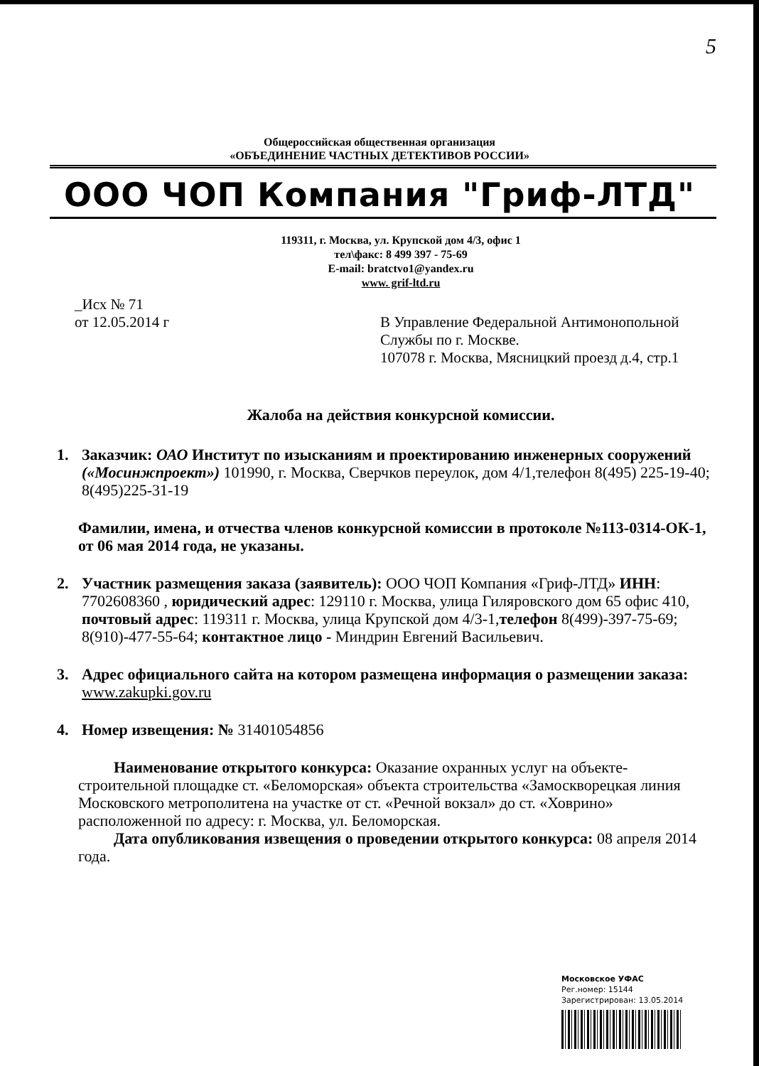5
Общероссийская общественная организация
«ОБЪЕДИНЕНИЕ ЧАСТНЫХ ДЕТЕКТИВОВ РОССИИ»
ООО ЧОП Компания "Гриф-ЛТД"
119311, г. Москва, ул. Крупской дом 4/3, офис 1
тел\факс: 8 499 397 - 75-69
E-mail: bratctvo1@yandex.ru
www. grif-ltd.ru
_Исх № 71
от 12.05.2014 г
В Управление Федеральной Антимонопольной
Службы по г. Москве.
107078 г. Москва, Мясницкий проезд д.4, стр.1
Жалоба на действия конкурсной комиссии.
1. Заказчик: ОАО Институт по изысканиям и проектированию инженерных сооружений («Мосинжпроект») 101990, г. Москва, Сверчков переулок, дом 4/1,телефон 8(495) 225-19-40; 8(495)225-31-19
Фамилии, имена, и отчества членов конкурсной комиссии в протоколе №113-0314-ОК-1, от 06 мая 2014 года, не указаны.
2. Участник размещения заказа (заявитель): ООО ЧОП Компания «Гриф-ЛТД» ИНН: 7702608360 , юридический адрес: 129110 г. Москва, улица Гиляровского дом 65 офис 410, почтовый адрес: 119311 г. Москва, улица Крупской дом 4/3-1,телефон 8(499)-397-75-69; 8(910)-477-55-64; контактное лицо - Миндрин Евгений Васильевич.
3. Адрес официального сайта на котором размещена информация о размещении заказа: www.zakupki.gov.ru
4. Номер извещения: № 31401054856
Наименование открытого конкурса: Оказание охранных услуг на объекте-строительной площадке ст. «Беломорская» объекта строительства «Замоскворецкая линия Московского метрополитена на участке от ст. «Речной вокзал» до ст. «Ховрино» расположенной по адресу: г. Москва, ул. Беломорская.
Дата опубликования извещения о проведении открытого конкурса: 08 апреля 2014 года.
Московское УФАС
Рег.номер: 15144
Зарегистрирован: 13.05.2014